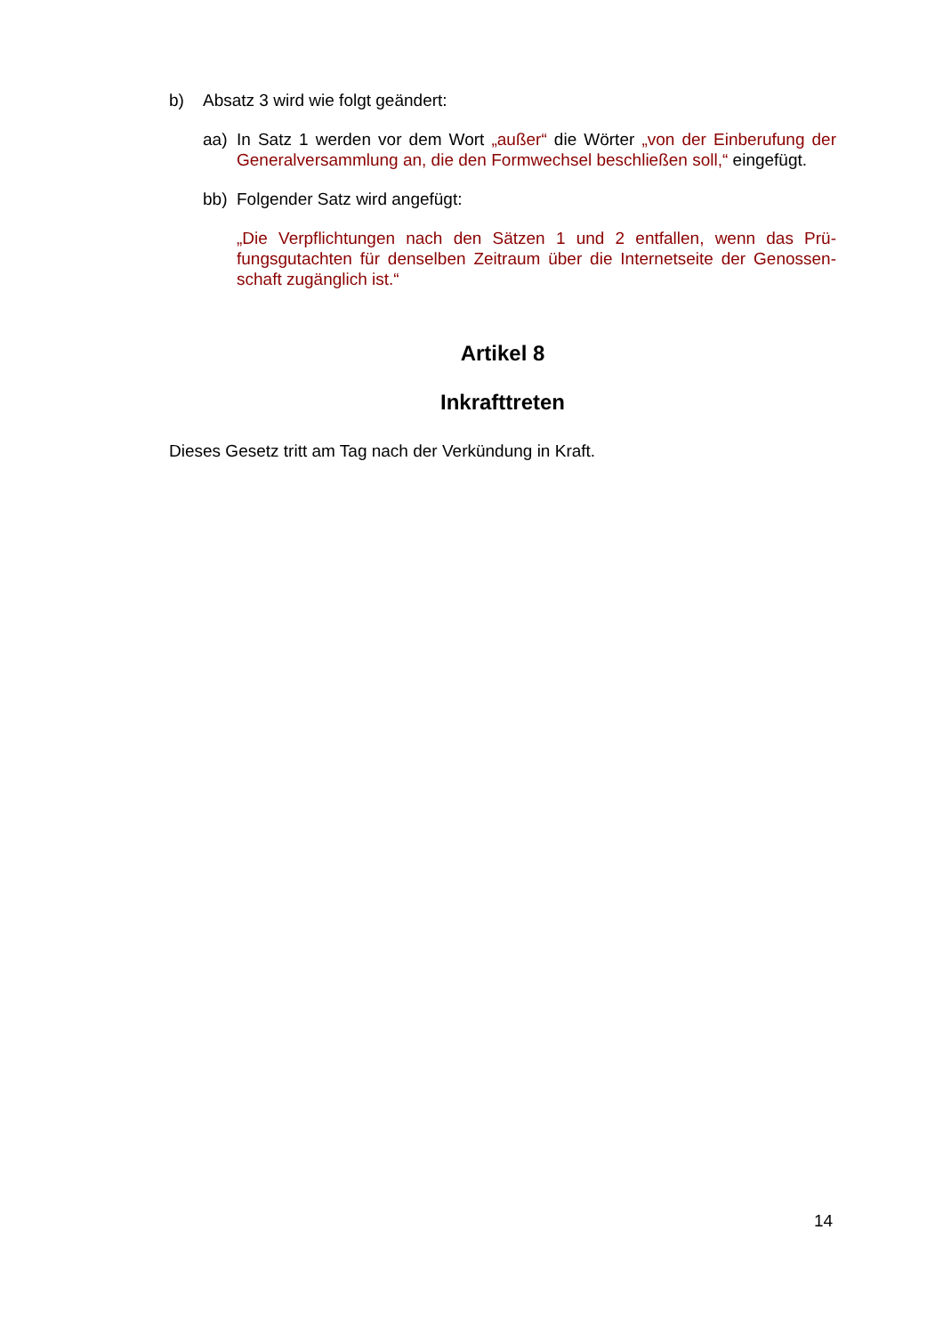b) Absatz 3 wird wie folgt geändert:
aa) In Satz 1 werden vor dem Wort „außer“ die Wörter „von der Einberufung der Generalversammlung an, die den Formwechsel beschließen soll,“ eingefügt.
bb) Folgender Satz wird angefügt:
„Die Verpflichtungen nach den Sätzen 1 und 2 entfallen, wenn das Prü­fungsgutachten für denselben Zeitraum über die Internetseite der Genossen­schaft zugänglich ist.“
Artikel 8
Inkrafttreten
Dieses Gesetz tritt am Tag nach der Verkündung in Kraft.
14